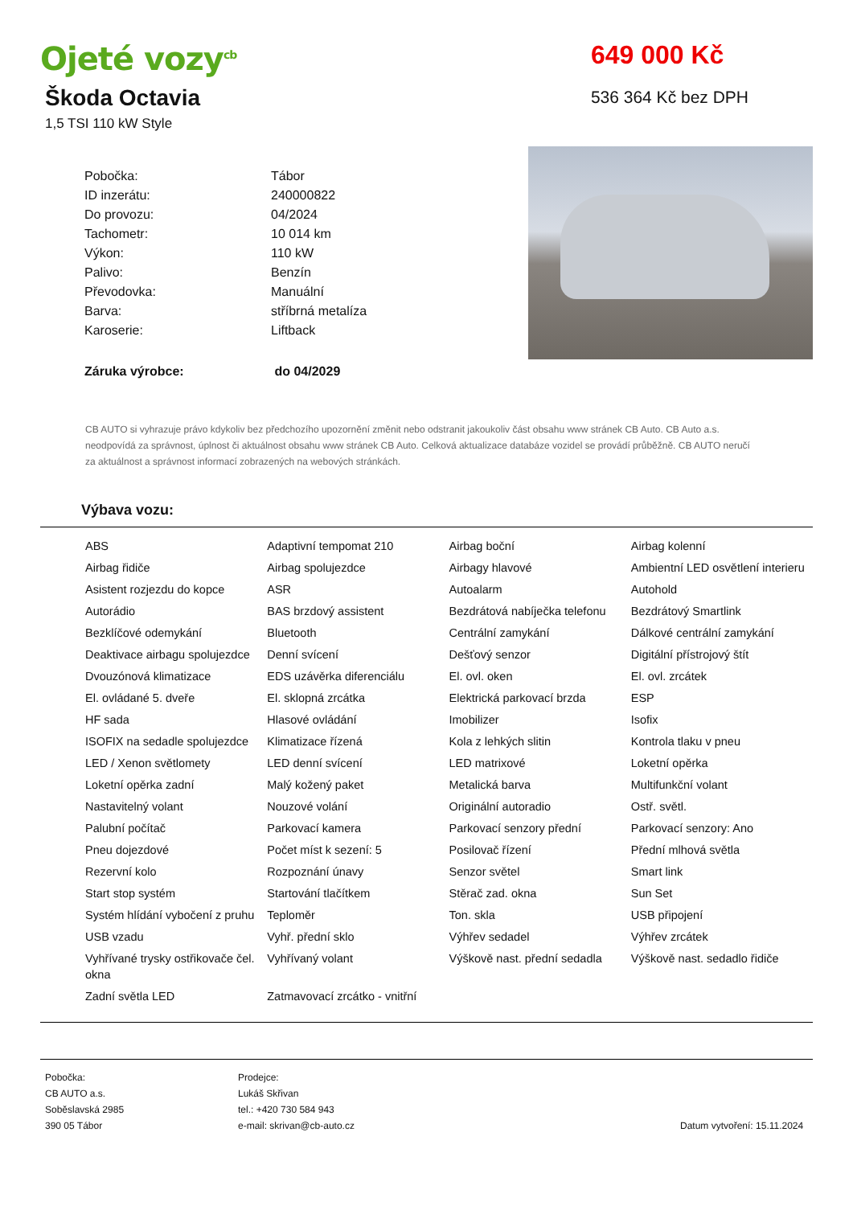Ojeté vozy<sup>cb</sup>
Škoda Octavia
1,5 TSI 110 kW Style
649 000 Kč
536 364 Kč bez DPH
| Pobočka: | Tábor |
| ID inzerátu: | 240000822 |
| Do provozu: | 04/2024 |
| Tachometr: | 10 014 km |
| Výkon: | 110 kW |
| Palivo: | Benzín |
| Převodovka: | Manuální |
| Barva: | stříbrná metalíza |
| Karoserie: | Liftback |
| Záruka výrobce: | do 04/2029 |
CB AUTO si vyhrazuje právo kdykoliv bez předchozího upozornění změnit nebo odstranit jakoukoliv část obsahu www stránek CB Auto. CB Auto a.s. neodpovídá za správnost, úplnost či aktuálnost obsahu www stránek CB Auto. Celková aktualizace databáze vozidel se provádí průběžně. CB AUTO neručí za aktuálnost a správnost informací zobrazených na webových stránkách.
Výbava vozu:
| ABS | Adaptivní tempomat 210 | Airbag boční | Airbag kolenní |
| Airbag řidiče | Airbag spolujezdce | Airbagy hlavové | Ambientní LED osvětlení interieru |
| Asistent rozjezdu do kopce | ASR | Autoalarm | Autohold |
| Autorádio | BAS brzdový assistent | Bezdrátová nabíječka telefonu | Bezdrátový Smartlink |
| Bezklíčové odemykání | Bluetooth | Centrální zamykání | Dálkové centrální zamykání |
| Deaktivace airbagu spolujezdce | Denní svícení | Dešťový senzor | Digitální přístrojový štít |
| Dvouzónová klimatizace | EDS uzávěrka diferenciálu | El. ovl. oken | El. ovl. zrcátek |
| El. ovládané 5. dveře | El. sklopná zrcátka | Elektrická parkovací brzda | ESP |
| HF sada | Hlasové ovládání | Imobilizer | Isofix |
| ISOFIX na sedadle spolujezdce | Klimatizace řízená | Kola z lehkých slitin | Kontrola tlaku v pneu |
| LED / Xenon světlomety | LED denní svícení | LED matrixové | Loketní opěrka |
| Loketní opěrka zadní | Malý kožený paket | Metalická barva | Multifunkční volant |
| Nastavitelný volant | Nouzové volání | Originální autoradio | Ostř. světl. |
| Palubní počítač | Parkovací kamera | Parkovací senzory přední | Parkovací senzory: Ano |
| Pneu dojezdové | Počet míst k sezení: 5 | Posilovač řízení | Přední mlhová světla |
| Rezervní kolo | Rozpoznání únavy | Senzor světel | Smart link |
| Start stop systém | Startování tlačítkem | Stěrač zad. okna | Sun Set |
| Systém hlídání vybočení z pruhu | Teploměr | Ton. skla | USB připojení |
| USB vzadu | Vyhř. přední sklo | Výhřev sedadel | Výhřev zrcátek |
| Vyhřívané trysky ostřikovače čel. okna | Vyhřívaný volant | Výškově nast. přední sedadla | Výškově nast. sedadlo řidiče |
| Zadní světla LED | Zatmavovací zrcátko - vnitřní | | |
Pobočka:
CB AUTO a.s.
Soběslavská 2985
390 05 Tábor
Prodejce:
Lukáš Skřivan
tel.: +420 730 584 943
e-mail: skrivan@cb-auto.cz
Datum vytvoření: 15.11.2024